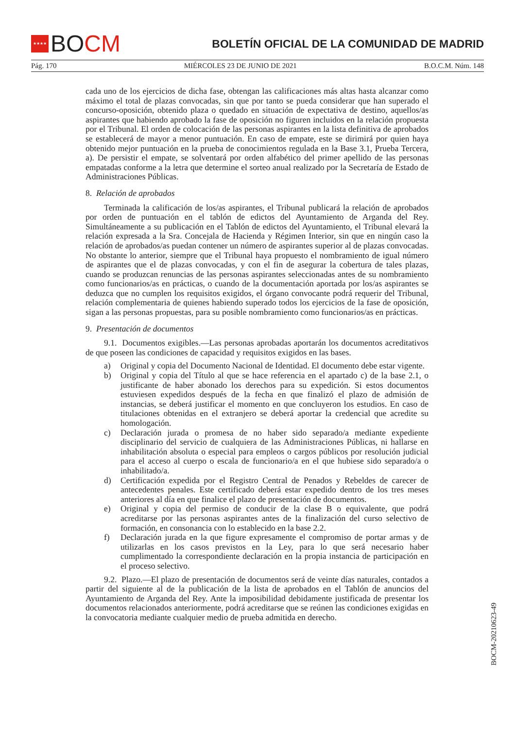★★★★
BO CM
BOLETÍN OFICIAL DE LA COMUNIDAD DE MADRID
Pág. 170 MIÉRCOLES 23 DE JUNIO DE 2021 B.O.C.M. Núm. 148
cada uno de los ejercicios de dicha fase, obtengan las calificaciones más altas hasta alcanzar como máximo el total de plazas convocadas, sin que por tanto se pueda considerar que han superado el concurso-oposición, obtenido plaza o quedado en situación de expectativa de destino, aquellos/as aspirantes que habiendo aprobado la fase de oposición no figuren incluidos en la relación propuesta por el Tribunal. El orden de colocación de las personas aspirantes en la lista definitiva de aprobados se establecerá de mayor a menor puntuación. En caso de empate, este se dirimirá por quien haya obtenido mejor puntuación en la prueba de conocimientos regulada en la Base 3.1, Prueba Tercera, a). De persistir el empate, se solventará por orden alfabético del primer apellido de las personas empatadas conforme a la letra que determine el sorteo anual realizado por la Secretaría de Estado de Administraciones Públicas.
8. Relación de aprobados
Terminada la calificación de los/as aspirantes, el Tribunal publicará la relación de aprobados por orden de puntuación en el tablón de edictos del Ayuntamiento de Arganda del Rey. Simultáneamente a su publicación en el Tablón de edictos del Ayuntamiento, el Tribunal elevará la relación expresada a la Sra. Concejala de Hacienda y Régimen Interior, sin que en ningún caso la relación de aprobados/as puedan contener un número de aspirantes superior al de plazas convocadas. No obstante lo anterior, siempre que el Tribunal haya propuesto el nombramiento de igual número de aspirantes que el de plazas convocadas, y con el fin de asegurar la cobertura de tales plazas, cuando se produzcan renuncias de las personas aspirantes seleccionadas antes de su nombramiento como funcionarios/as en prácticas, o cuando de la documentación aportada por los/as aspirantes se deduzca que no cumplen los requisitos exigidos, el órgano convocante podrá requerir del Tribunal, relación complementaria de quienes habiendo superado todos los ejercicios de la fase de oposición, sigan a las personas propuestas, para su posible nombramiento como funcionarios/as en prácticas.
9. Presentación de documentos
9.1. Documentos exigibles.—Las personas aprobadas aportarán los documentos acreditativos de que poseen las condiciones de capacidad y requisitos exigidos en las bases.
a) Original y copia del Documento Nacional de Identidad. El documento debe estar vigente.
b) Original y copia del Título al que se hace referencia en el apartado c) de la base 2.1, o justificante de haber abonado los derechos para su expedición. Si estos documentos estuviesen expedidos después de la fecha en que finalizó el plazo de admisión de instancias, se deberá justificar el momento en que concluyeron los estudios. En caso de titulaciones obtenidas en el extranjero se deberá aportar la credencial que acredite su homologación.
c) Declaración jurada o promesa de no haber sido separado/a mediante expediente disciplinario del servicio de cualquiera de las Administraciones Públicas, ni hallarse en inhabilitación absoluta o especial para empleos o cargos públicos por resolución judicial para el acceso al cuerpo o escala de funcionario/a en el que hubiese sido separado/a o inhabilitado/a.
d) Certificación expedida por el Registro Central de Penados y Rebeldes de carecer de antecedentes penales. Este certificado deberá estar expedido dentro de los tres meses anteriores al día en que finalice el plazo de presentación de documentos.
e) Original y copia del permiso de conducir de la clase B o equivalente, que podrá acreditarse por las personas aspirantes antes de la finalización del curso selectivo de formación, en consonancia con lo establecido en la base 2.2.
f) Declaración jurada en la que figure expresamente el compromiso de portar armas y de utilizarlas en los casos previstos en la Ley, para lo que será necesario haber cumplimentado la correspondiente declaración en la propia instancia de participación en el proceso selectivo.
9.2. Plazo.—El plazo de presentación de documentos será de veinte días naturales, contados a partir del siguiente al de la publicación de la lista de aprobados en el Tablón de anuncios del Ayuntamiento de Arganda del Rey. Ante la imposibilidad debidamente justificada de presentar los documentos relacionados anteriormente, podrá acreditarse que se reúnen las condiciones exigidas en la convocatoria mediante cualquier medio de prueba admitida en derecho.
BOCM-20210623-49